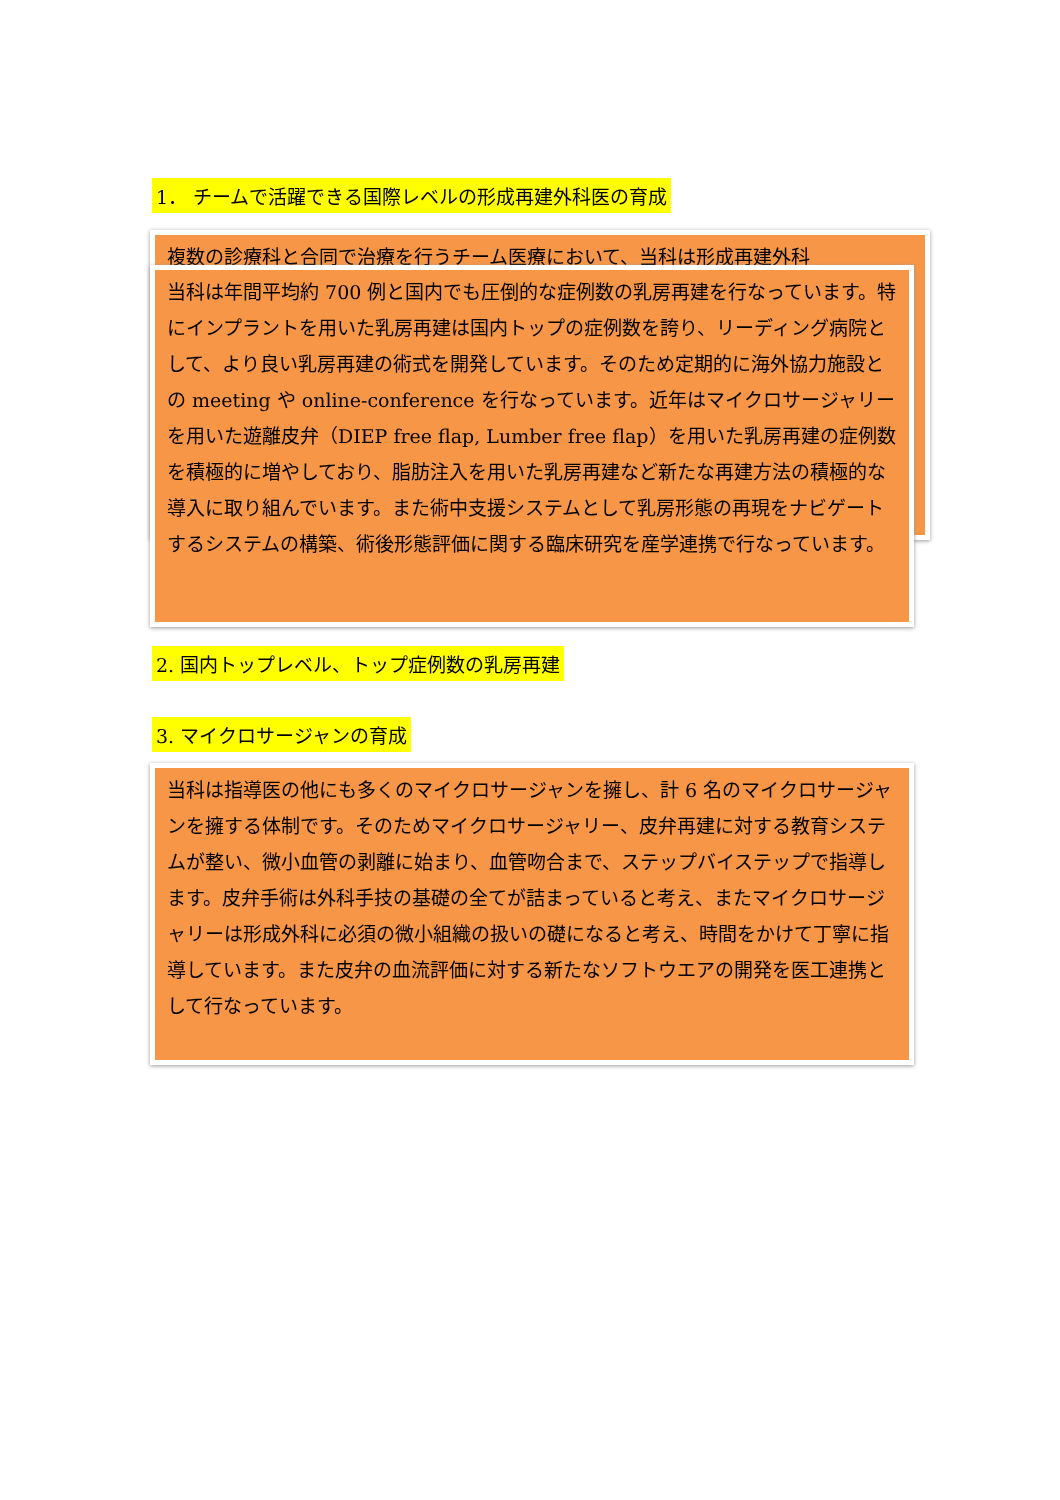1． チームで活躍できる国際レベルの形成再建外科医の育成
複数の診療科と合同で治療を行うチーム医療において、当科は形成再建外科
当科は年間平均約 700 例と国内でも圧倒的な症例数の乳房再建を行なっています。特にインプラントを用いた乳房再建は国内トップの症例数を誇り、リーディング病院として、より良い乳房再建の術式を開発しています。そのため定期的に海外協力施設との meeting や online-conference を行なっています。近年はマイクロサージャリーを用いた遊離皮弁（DIEP free flap, Lumber free flap）を用いた乳房再建の症例数を積極的に増やしており、脂肪注入を用いた乳房再建など新たな再建方法の積極的な導入に取り組んでいます。また術中支援システムとして乳房形態の再現をナビゲートするシステムの構築、術後形態評価に関する臨床研究を産学連携で行なっています。
2. 国内トップレベル、トップ症例数の乳房再建
3. マイクロサージャンの育成
当科は指導医の他にも多くのマイクロサージャンを擁し、計 6 名のマイクロサージャンを擁する体制です。そのためマイクロサージャリー、皮弁再建に対する教育システムが整い、微小血管の剥離に始まり、血管吻合まで、ステップバイステップで指導します。皮弁手術は外科手技の基礎の全てが詰まっていると考え、またマイクロサージャリーは形成外科に必須の微小組織の扱いの礎になると考え、時間をかけて丁寧に指導しています。また皮弁の血流評価に対する新たなソフトウエアの開発を医工連携として行なっています。